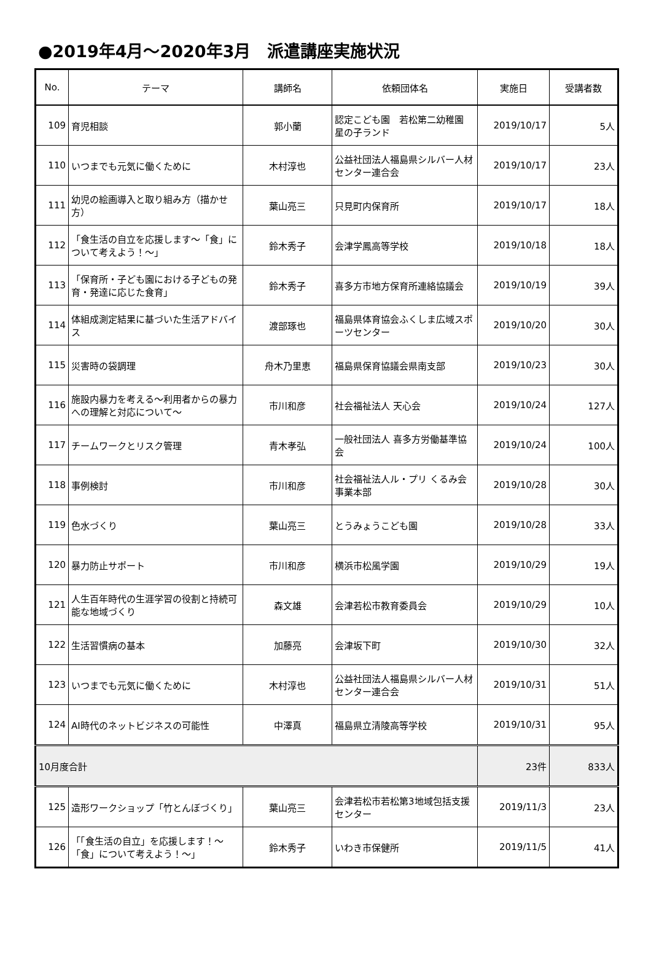●2019年4月～2020年3月　派遣講座実施状況
| No. | テーマ | 講師名 | 依頼団体名 | 実施日 | 受講者数 |
| --- | --- | --- | --- | --- | --- |
| 109 | 育児相談 | 郭小蘭 | 認定こども園 若松第二幼稚園 星の子ランド | 2019/10/17 | 5人 |
| 110 | いつまでも元気に働くために | 木村淳也 | 公益社団法人福島県シルバー人材センター連合会 | 2019/10/17 | 23人 |
| 111 | 幼児の絵画導入と取り組み方（描かせ方） | 葉山亮三 | 只見町内保育所 | 2019/10/17 | 18人 |
| 112 | 「食生活の自立を応援します～「食」について考えよう！～」 | 鈴木秀子 | 会津学鳳高等学校 | 2019/10/18 | 18人 |
| 113 | 「保育所・子ども園における子どもの発育・発達に応じた食育」 | 鈴木秀子 | 喜多方市地方保育所連絡協議会 | 2019/10/19 | 39人 |
| 114 | 体組成測定結果に基づいた生活アドバイス | 渡部琢也 | 福島県体育協会ふくしま広域スポーツセンター | 2019/10/20 | 30人 |
| 115 | 災害時の袋調理 | 舟木乃里恵 | 福島県保育協議会県南支部 | 2019/10/23 | 30人 |
| 116 | 施設内暴力を考える～利用者からの暴力への理解と対応について～ | 市川和彦 | 社会福祉法人 天心会 | 2019/10/24 | 127人 |
| 117 | チームワークとリスク管理 | 青木孝弘 | 一般社団法人 喜多方労働基準協会 | 2019/10/24 | 100人 |
| 118 | 事例検討 | 市川和彦 | 社会福祉法人ル・プリ くるみ会事業本部 | 2019/10/28 | 30人 |
| 119 | 色水づくり | 葉山亮三 | とうみょうこども園 | 2019/10/28 | 33人 |
| 120 | 暴力防止サポート | 市川和彦 | 横浜市松風学園 | 2019/10/29 | 19人 |
| 121 | 人生百年時代の生涯学習の役割と持続可能な地域づくり | 森文雄 | 会津若松市教育委員会 | 2019/10/29 | 10人 |
| 122 | 生活習慣病の基本 | 加藤亮 | 会津坂下町 | 2019/10/30 | 32人 |
| 123 | いつまでも元気に働くために | 木村淳也 | 公益社団法人福島県シルバー人材センター連合会 | 2019/10/31 | 51人 |
| 124 | AI時代のネットビジネスの可能性 | 中澤真 | 福島県立清陵高等学校 | 2019/10/31 | 95人 |
| 10月度合計 | | | | 23件 | 833人 |
| 125 | 造形ワークショップ「竹とんぼづくり」 | 葉山亮三 | 会津若松市若松第3地域包括支援センター | 2019/11/3 | 23人 |
| 126 | 「「食生活の自立」を応援します！～「食」について考えよう！～」 | 鈴木秀子 | いわき市保健所 | 2019/11/5 | 41人 |